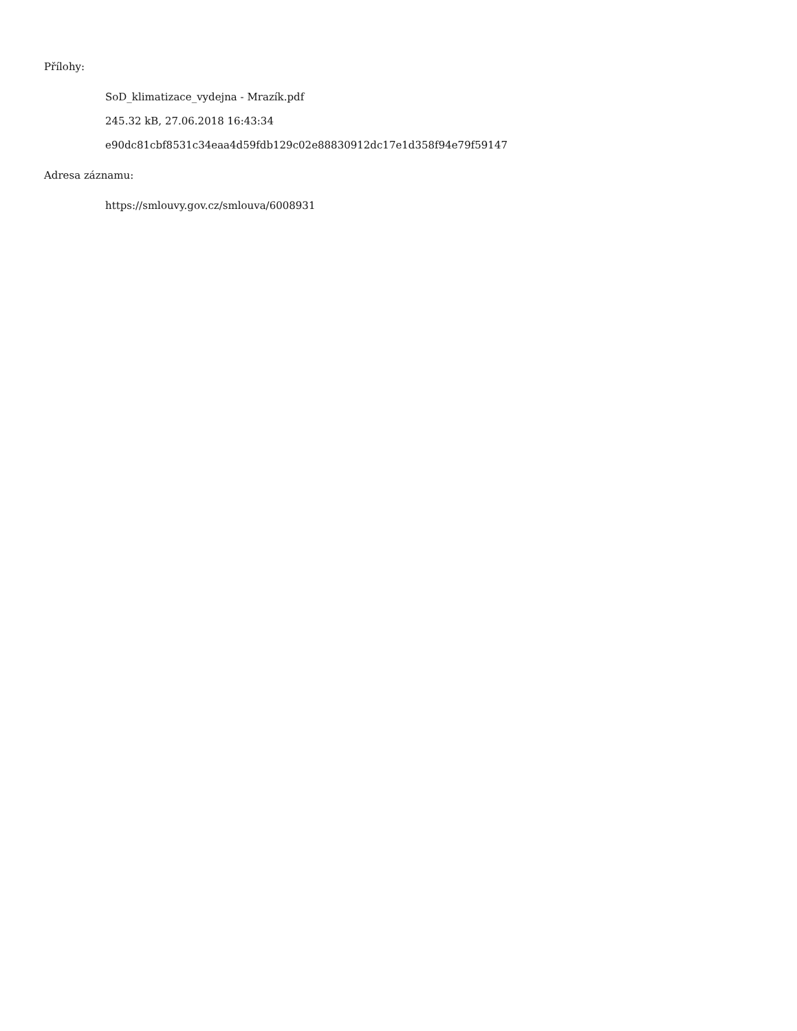Přílohy:
SoD_klimatizace_vydejna - Mrazík.pdf
245.32 kB, 27.06.2018 16:43:34
e90dc81cbf8531c34eaa4d59fdb129c02e88830912dc17e1d358f94e79f59147
Adresa záznamu:
https://smlouvy.gov.cz/smlouva/6008931